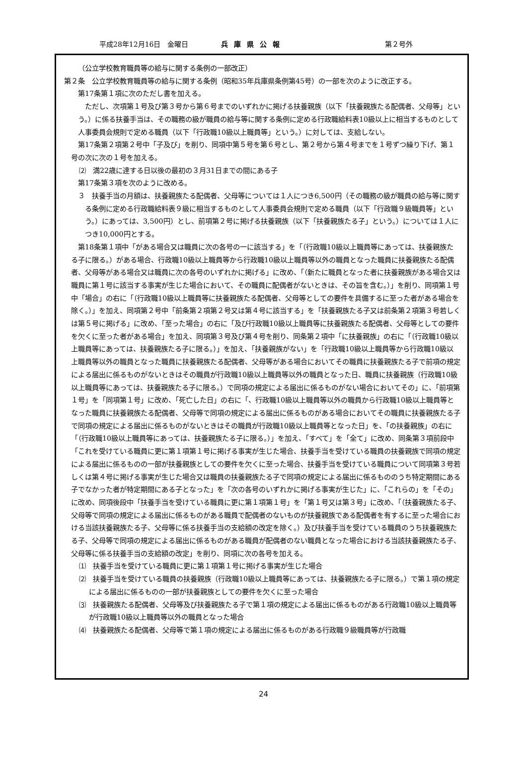平成28年12月16日　金曜日 兵庫県公報 第２号外
（公立学校教育職員等の給与に関する条例の一部改正）
第２条　公立学校教育職員等の給与に関する条例（昭和35年兵庫県条例第45号）の一部を次のように改正する。
第17条第１項に次のただし書を加える。
ただし、次項第１号及び第３号から第６号までのいずれかに掲げる扶養親族（以下「扶養親族たる配偶者、父母等」という。）に係る扶養手当は、その職務の級が職員の給与等に関する条例に定める行政職給料表10級以上に相当するものとして人事委員会規則で定める職員（以下「行政職10級以上職員等」という。）に対しては、支給しない。
第17条第２項第２号中「子及び」を削り、同項中第５号を第６号とし、第２号から第４号までを１号ずつ繰り下げ、第１号の次に次の１号を加える。
⑵　満22歳に達する日以後の最初の３月31日までの間にある子
第17条第３項を次のように改める。
３　扶養手当の月額は、扶養親族たる配偶者、父母等については１人につき6,500円（その職務の級が職員の給与等に関する条例に定める行政職給料表９級に相当するものとして人事委員会規則で定める職員（以下「行政職９級職員等」という。）にあっては、3,500円）とし、前項第２号に掲げる扶養親族（以下「扶養親族たる子」という。）については１人につき10,000円とする。
第18条第１項中「がある場合又は職員に次の各号の一に該当する」を「（行政職10級以上職員等にあっては、扶養親族たる子に限る。）がある場合、行政職10級以上職員等から行政職10級以上職員等以外の職員となった職員に扶養親族たる配偶者、父母等がある場合又は職員に次の各号のいずれかに掲げる」に改め、「（新たに職員となった者に扶養親族がある場合又は職員に第１号に該当する事実が生じた場合において、その職員に配偶者がないときは、その旨を含む。）」を削り、同項第１号中「場合」の右に「（行政職10級以上職員等に扶養親族たる配偶者、父母等としての要件を具備するに至った者がある場合を除く。）」を加え、同項第２号中「前条第２項第２号又は第４号に該当する」を「扶養親族たる子又は前条第２項第３号若しくは第５号に掲げる」に改め、「至った場合」の右に「及び行政職10級以上職員等に扶養親族たる配偶者、父母等としての要件を欠くに至った者がある場合」を加え、同項第３号及び第４号を削り、同条第２項中「に扶養親族」の右に「（行政職10級以上職員等にあっては、扶養親族たる子に限る。）」を加え、「扶養親族がない」を「行政職10級以上職員等から行政職10級以上職員等以外の職員となった職員に扶養親族たる配偶者、父母等がある場合においてその職員に扶養親族たる子で前項の規定による届出に係るものがないときはその職員が行政職10級以上職員等以外の職員となった日、職員に扶養親族（行政職10級以上職員等にあっては、扶養親族たる子に限る。）で同項の規定による届出に係るものがない場合においてその」に、「前項第１号」を「同項第１号」に改め、「死亡した日」の右に「、行政職10級以上職員等以外の職員から行政職10級以上職員等となった職員に扶養親族たる配偶者、父母等で同項の規定による届出に係るものがある場合においてその職員に扶養親族たる子で同項の規定による届出に係るものがないときはその職員が行政職10級以上職員等となった日」を、「の扶養親族」の右に「（行政職10級以上職員等にあっては、扶養親族たる子に限る。）」を加え、「すべて」を「全て」に改め、同条第３項前段中「これを受けている職員に更に第１項第１号に掲げる事実が生じた場合、扶養手当を受けている職員の扶養親族で同項の規定による届出に係るものの一部が扶養親族としての要件を欠くに至った場合、扶養手当を受けている職員について同項第３号若しくは第４号に掲げる事実が生じた場合又は職員の扶養親族たる子で同項の規定による届出に係るもののうち特定期間にある子でなかった者が特定期間にある子となった」を「次の各号のいずれかに掲げる事実が生じた」に、「これらの」を「その」に改め、同項後段中「扶養手当を受けている職員に更に第１項第１号」を「第１号又は第３号」に改め、「（扶養親族たる子、父母等で同項の規定による届出に係るものがある職員で配偶者のないものが扶養親族である配偶者を有するに至った場合における当該扶養親族たる子、父母等に係る扶養手当の支給額の改定を除く。）及び扶養手当を受けている職員のうち扶養親族たる子、父母等で同項の規定による届出に係るものがある職員が配偶者のない職員となった場合における当該扶養親族たる子、父母等に係る扶養手当の支給額の改定」を削り、同項に次の各号を加える。
⑴　扶養手当を受けている職員に更に第１項第１号に掲げる事実が生じた場合
⑵　扶養手当を受けている職員の扶養親族（行政職10級以上職員等にあっては、扶養親族たる子に限る。）で第１項の規定による届出に係るものの一部が扶養親族としての要件を欠くに至った場合
⑶　扶養親族たる配偶者、父母等及び扶養親族たる子で第１項の規定による届出に係るものがある行政職10級以上職員等が行政職10級以上職員等以外の職員となった場合
⑷　扶養親族たる配偶者、父母等で第１項の規定による届出に係るものがある行政職９級職員等が行政職
24